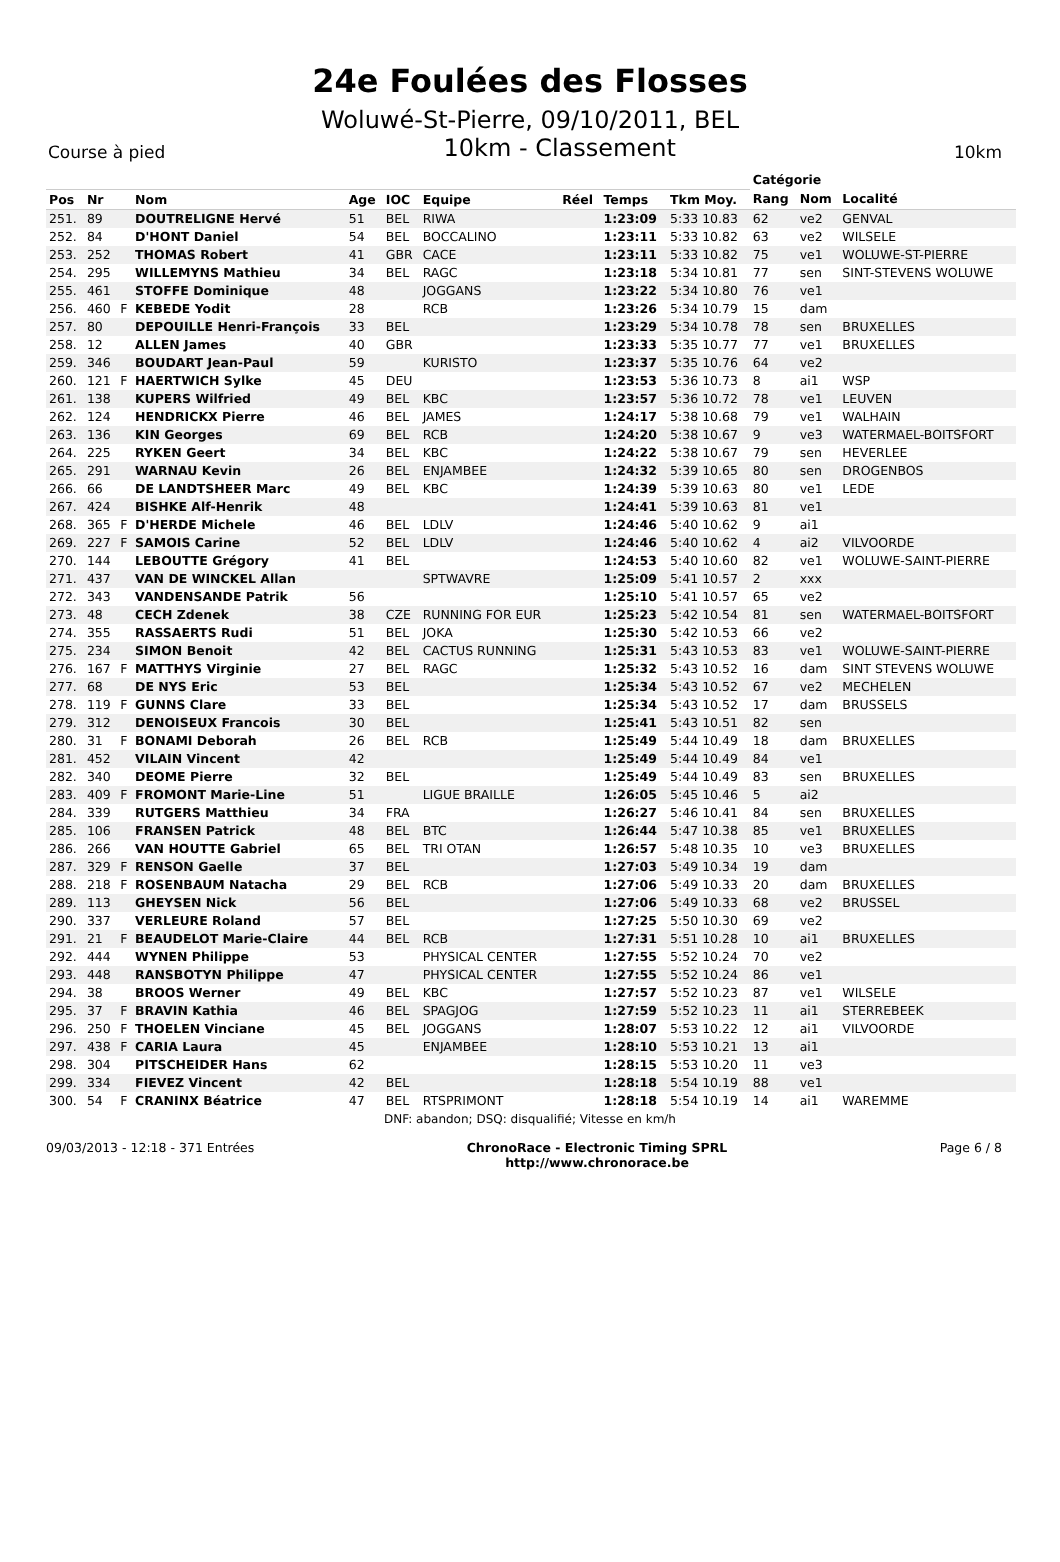24e Foulées des Flosses
Woluwé-St-Pierre, 09/10/2011, BEL
Course à pied 10km - Classement 10km
| | | | | | | | | | | Catégorie | | |
| --- | --- | --- | --- | --- | --- | --- | --- | --- | --- | --- | --- | --- |
| Pos | Nr | | Nom | Age | IOC | Equipe | Réel | Temps | Tkm Moy. | Rang | Nom | Localité |
| 251. | 89 | | DOUTRELIGNE Hervé | 51 | BEL | RIWA | | 1:23:09 | 5:33 10.83 | 62 | ve2 | GENVAL |
| 252. | 84 | | D'HONT Daniel | 54 | BEL | BOCCALINO | | 1:23:11 | 5:33 10.82 | 63 | ve2 | WILSELE |
| 253. | 252 | | THOMAS Robert | 41 | GBR | CACE | | 1:23:11 | 5:33 10.82 | 75 | ve1 | WOLUWE-ST-PIERRE |
| 254. | 295 | | WILLEMYNS Mathieu | 34 | BEL | RAGC | | 1:23:18 | 5:34 10.81 | 77 | sen | SINT-STEVENS WOLUWE |
| 255. | 461 | | STOFFE Dominique | 48 | | JOGGANS | | 1:23:22 | 5:34 10.80 | 76 | ve1 | |
| 256. | 460 | F | KEBEDE Yodit | 28 | | RCB | | 1:23:26 | 5:34 10.79 | 15 | dam | |
| 257. | 80 | | DEPOUILLE Henri-François | 33 | BEL | | | 1:23:29 | 5:34 10.78 | 78 | sen | BRUXELLES |
| 258. | 12 | | ALLEN James | 40 | GBR | | | 1:23:33 | 5:35 10.77 | 77 | ve1 | BRUXELLES |
| 259. | 346 | | BOUDART Jean-Paul | 59 | | KURISTO | | 1:23:37 | 5:35 10.76 | 64 | ve2 | |
| 260. | 121 | F | HAERTWICH Sylke | 45 | DEU | | | 1:23:53 | 5:36 10.73 | 8 | ai1 | WSP |
| 261. | 138 | | KUPERS Wilfried | 49 | BEL | KBC | | 1:23:57 | 5:36 10.72 | 78 | ve1 | LEUVEN |
| 262. | 124 | | HENDRICKX Pierre | 46 | BEL | JAMES | | 1:24:17 | 5:38 10.68 | 79 | ve1 | WALHAIN |
| 263. | 136 | | KIN Georges | 69 | BEL | RCB | | 1:24:20 | 5:38 10.67 | 9 | ve3 | WATERMAEL-BOITSFORT |
| 264. | 225 | | RYKEN Geert | 34 | BEL | KBC | | 1:24:22 | 5:38 10.67 | 79 | sen | HEVERLEE |
| 265. | 291 | | WARNAU Kevin | 26 | BEL | ENJAMBEE | | 1:24:32 | 5:39 10.65 | 80 | sen | DROGENBOS |
| 266. | 66 | | DE LANDTSHEER Marc | 49 | BEL | KBC | | 1:24:39 | 5:39 10.63 | 80 | ve1 | LEDE |
| 267. | 424 | | BISHKE Alf-Henrik | 48 | | | | 1:24:41 | 5:39 10.63 | 81 | ve1 | |
| 268. | 365 | F | D'HERDE Michele | 46 | BEL | LDLV | | 1:24:46 | 5:40 10.62 | 9 | ai1 | |
| 269. | 227 | F | SAMOIS Carine | 52 | BEL | LDLV | | 1:24:46 | 5:40 10.62 | 4 | ai2 | VILVOORDE |
| 270. | 144 | | LEBOUTTE Grégory | 41 | BEL | | | 1:24:53 | 5:40 10.60 | 82 | ve1 | WOLUWE-SAINT-PIERRE |
| 271. | 437 | | VAN DE WINCKEL Allan | | | SPTWAVRE | | 1:25:09 | 5:41 10.57 | 2 | xxx | |
| 272. | 343 | | VANDENSANDE Patrik | 56 | | | | 1:25:10 | 5:41 10.57 | 65 | ve2 | |
| 273. | 48 | | CECH Zdenek | 38 | CZE | RUNNING FOR EUR | | 1:25:23 | 5:42 10.54 | 81 | sen | WATERMAEL-BOITSFORT |
| 274. | 355 | | RASSAERTS Rudi | 51 | BEL | JOKA | | 1:25:30 | 5:42 10.53 | 66 | ve2 | |
| 275. | 234 | | SIMON Benoit | 42 | BEL | CACTUS RUNNING | | 1:25:31 | 5:43 10.53 | 83 | ve1 | WOLUWE-SAINT-PIERRE |
| 276. | 167 | F | MATTHYS Virginie | 27 | BEL | RAGC | | 1:25:32 | 5:43 10.52 | 16 | dam | SINT STEVENS WOLUWE |
| 277. | 68 | | DE NYS Eric | 53 | BEL | | | 1:25:34 | 5:43 10.52 | 67 | ve2 | MECHELEN |
| 278. | 119 | F | GUNNS Clare | 33 | BEL | | | 1:25:34 | 5:43 10.52 | 17 | dam | BRUSSELS |
| 279. | 312 | | DENOISEUX Francois | 30 | BEL | | | 1:25:41 | 5:43 10.51 | 82 | sen | |
| 280. | 31 | F | BONAMI Deborah | 26 | BEL | RCB | | 1:25:49 | 5:44 10.49 | 18 | dam | BRUXELLES |
| 281. | 452 | | VILAIN Vincent | 42 | | | | 1:25:49 | 5:44 10.49 | 84 | ve1 | |
| 282. | 340 | | DEOME Pierre | 32 | BEL | | | 1:25:49 | 5:44 10.49 | 83 | sen | BRUXELLES |
| 283. | 409 | F | FROMONT Marie-Line | 51 | | LIGUE BRAILLE | | 1:26:05 | 5:45 10.46 | 5 | ai2 | |
| 284. | 339 | | RUTGERS Matthieu | 34 | FRA | | | 1:26:27 | 5:46 10.41 | 84 | sen | BRUXELLES |
| 285. | 106 | | FRANSEN Patrick | 48 | BEL | BTC | | 1:26:44 | 5:47 10.38 | 85 | ve1 | BRUXELLES |
| 286. | 266 | | VAN HOUTTE Gabriel | 65 | BEL | TRI OTAN | | 1:26:57 | 5:48 10.35 | 10 | ve3 | BRUXELLES |
| 287. | 329 | F | RENSON Gaelle | 37 | BEL | | | 1:27:03 | 5:49 10.34 | 19 | dam | |
| 288. | 218 | F | ROSENBAUM Natacha | 29 | BEL | RCB | | 1:27:06 | 5:49 10.33 | 20 | dam | BRUXELLES |
| 289. | 113 | | GHEYSEN Nick | 56 | BEL | | | 1:27:06 | 5:49 10.33 | 68 | ve2 | BRUSSEL |
| 290. | 337 | | VERLEURE Roland | 57 | BEL | | | 1:27:25 | 5:50 10.30 | 69 | ve2 | |
| 291. | 21 | F | BEAUDELOT Marie-Claire | 44 | BEL | RCB | | 1:27:31 | 5:51 10.28 | 10 | ai1 | BRUXELLES |
| 292. | 444 | | WYNEN Philippe | 53 | | PHYSICAL CENTER | | 1:27:55 | 5:52 10.24 | 70 | ve2 | |
| 293. | 448 | | RANSBOTYN Philippe | 47 | | PHYSICAL CENTER | | 1:27:55 | 5:52 10.24 | 86 | ve1 | |
| 294. | 38 | | BROOS Werner | 49 | BEL | KBC | | 1:27:57 | 5:52 10.23 | 87 | ve1 | WILSELE |
| 295. | 37 | F | BRAVIN Kathia | 46 | BEL | SPAGJOG | | 1:27:59 | 5:52 10.23 | 11 | ai1 | STERREBEEK |
| 296. | 250 | F | THOELEN Vinciane | 45 | BEL | JOGGANS | | 1:28:07 | 5:53 10.22 | 12 | ai1 | VILVOORDE |
| 297. | 438 | F | CARIA Laura | 45 | | ENJAMBEE | | 1:28:10 | 5:53 10.21 | 13 | ai1 | |
| 298. | 304 | | PITSCHEIDER Hans | 62 | | | | 1:28:15 | 5:53 10.20 | 11 | ve3 | |
| 299. | 334 | | FIEVEZ Vincent | 42 | BEL | | | 1:28:18 | 5:54 10.19 | 88 | ve1 | |
| 300. | 54 | F | CRANINX Béatrice | 47 | BEL | RTSPRIMONT | | 1:28:18 | 5:54 10.19 | 14 | ai1 | WAREMME |
DNF: abandon; DSQ: disqualifié; Vitesse en km/h
09/03/2013 - 12:18 - 371 Entrées ChronoRace - Electronic Timing SPRL
http://www.chronorace.be Page 6 / 8